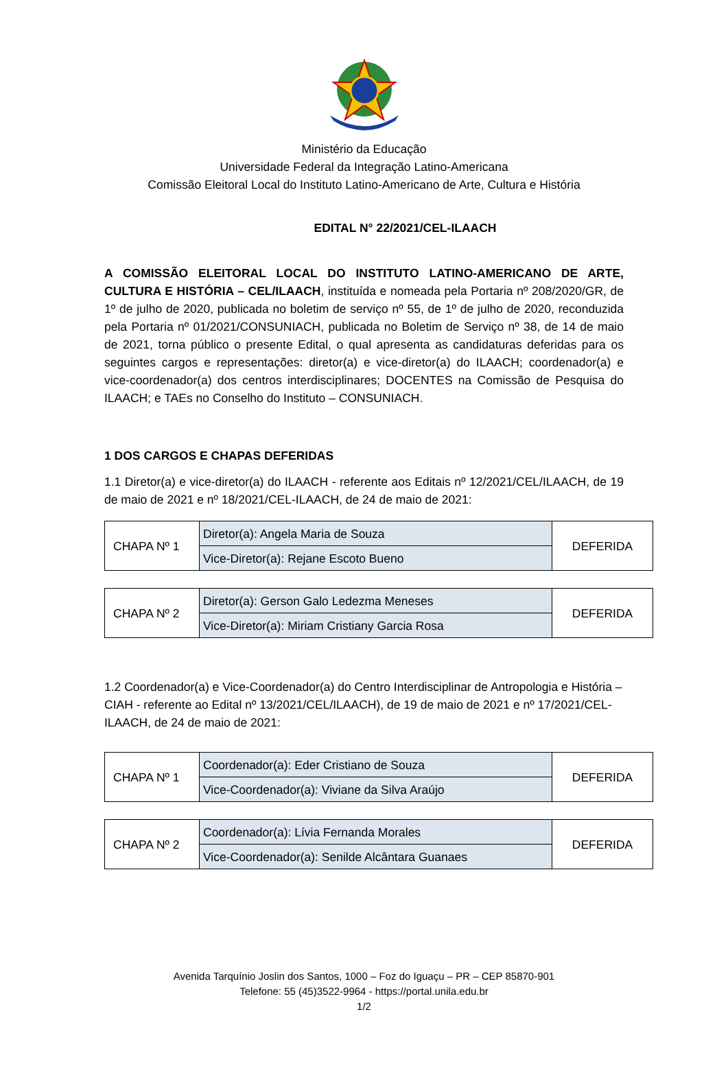Ministério da Educação
Universidade Federal da Integração Latino-Americana
Comissão Eleitoral Local do Instituto Latino-Americano de Arte, Cultura e História
EDITAL N° 22/2021/CEL-ILAACH
A COMISSÃO ELEITORAL LOCAL DO INSTITUTO LATINO-AMERICANO DE ARTE, CULTURA E HISTÓRIA – CEL/ILAACH, instituída e nomeada pela Portaria nº 208/2020/GR, de 1º de julho de 2020, publicada no boletim de serviço nº 55, de 1º de julho de 2020, reconduzida pela Portaria nº 01/2021/CONSUNIACH, publicada no Boletim de Serviço nº 38, de 14 de maio de 2021, torna público o presente Edital, o qual apresenta as candidaturas deferidas para os seguintes cargos e representações: diretor(a) e vice-diretor(a) do ILAACH; coordenador(a) e vice-coordenador(a) dos centros interdisciplinares; DOCENTES na Comissão de Pesquisa do ILAACH; e TAEs no Conselho do Instituto – CONSUNIACH.
1 DOS CARGOS E CHAPAS DEFERIDAS
1.1 Diretor(a) e vice-diretor(a) do ILAACH - referente aos Editais nº 12/2021/CEL/ILAACH, de 19 de maio de 2021 e nº 18/2021/CEL-ILAACH, de 24 de maio de 2021:
| CHAPA Nº 1 | Diretor(a): Angela Maria de Souza | DEFERIDA |
| | Vice-Diretor(a): Rejane Escoto Bueno | |
| CHAPA Nº 2 | Diretor(a): Gerson Galo Ledezma Meneses | DEFERIDA |
| | Vice-Diretor(a): Miriam Cristiany Garcia Rosa | |
1.2 Coordenador(a) e Vice-Coordenador(a) do Centro Interdisciplinar de Antropologia e História – CIAH - referente ao Edital nº 13/2021/CEL/ILAACH), de 19 de maio de 2021 e nº 17/2021/CEL-ILAACH, de 24 de maio de 2021:
| CHAPA Nº 1 | Coordenador(a): Eder Cristiano de Souza | DEFERIDA |
| | Vice-Coordenador(a): Viviane da Silva Araújo | |
| CHAPA Nº 2 | Coordenador(a): Lívia Fernanda Morales | DEFERIDA |
| | Vice-Coordenador(a): Senilde Alcântara Guanaes | |
Avenida Tarquínio Joslin dos Santos, 1000 – Foz do Iguaçu – PR – CEP 85870-901
Telefone: 55 (45)3522-9964 - https://portal.unila.edu.br
1/2